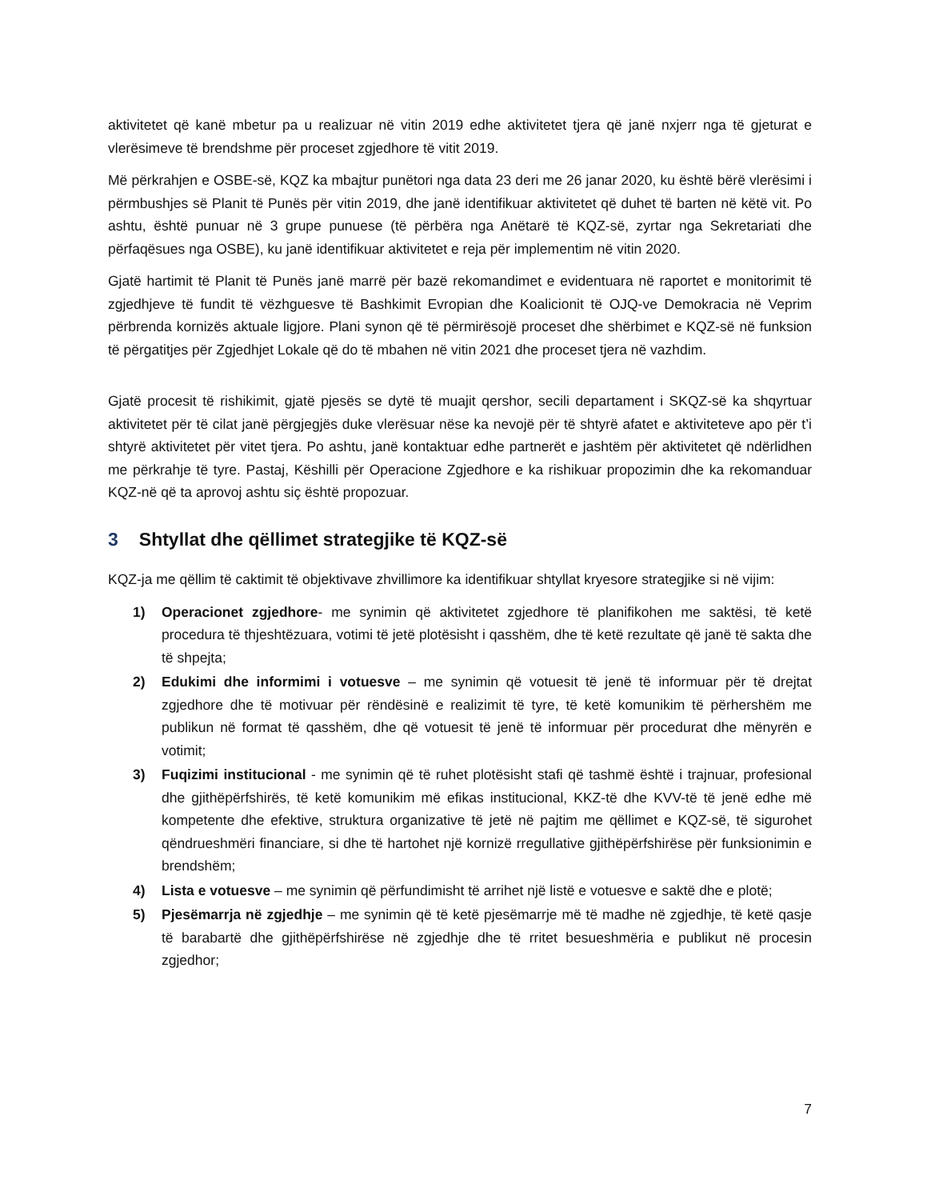aktivitetet që kanë mbetur pa u realizuar në vitin 2019 edhe aktivitetet tjera që janë nxjerr nga të gjeturat e vlerësimeve të brendshme për proceset zgjedhore të vitit 2019.
Më përkrahjen e OSBE-së, KQZ ka mbajtur punëtori nga data 23 deri me 26 janar 2020, ku është bërë vlerësimi i përmbushjes së Planit të Punës për vitin 2019, dhe janë identifikuar aktivitetet që duhet të barten në këtë vit. Po ashtu, është punuar në 3 grupe punuese (të përbëra nga Anëtarë të KQZ-së, zyrtar nga Sekretariati dhe përfaqësues nga OSBE), ku janë identifikuar aktivitetet e reja për implementim në vitin 2020.
Gjatë hartimit të Planit të Punës janë marrë për bazë rekomandimet e evidentuara në raportet e monitorimit të zgjedhjeve të fundit të vëzhguesve të Bashkimit Evropian dhe Koalicionit të OJQ-ve Demokracia në Veprim përbrenda kornizës aktuale ligjore. Plani synon që të përmirësojë proceset dhe shërbimet e KQZ-së në funksion të përgatitjes për Zgjedhjet Lokale që do të mbahen në vitin 2021 dhe proceset tjera në vazhdim.
Gjatë procesit të rishikimit, gjatë pjesës se dytë të muajit qershor, secili departament i SKQZ-së ka shqyrtuar aktivitetet për të cilat janë përgjegjës duke vlerësuar nëse ka nevojë për të shtyrë afatet e aktiviteteve apo për t’i shtyrë aktivitetet për vitet tjera. Po ashtu, janë kontaktuar edhe partnerët e jashtëm për aktivitetet që ndërlidhen me përkrahje të tyre. Pastaj, Këshilli për Operacione Zgjedhore e ka rishikuar propozimin dhe ka rekomanduar KQZ-në që ta aprovoj ashtu siç është propozuar.
3 Shtyllat dhe qëllimet strategjike të KQZ-së
KQZ-ja me qëllim të caktimit të objektivave zhvillimore ka identifikuar shtyllat kryesore strategjike si në vijim:
1) Operacionet zgjedhore- me synimin që aktivitetet zgjedhore të planifikohen me saktësi, të ketë procedura të thjeshtëzuara, votimi të jetë plotësisht i qasshëm, dhe të ketë rezultate që janë të sakta dhe të shpejta;
2) Edukimi dhe informimi i votuesve – me synimin që votuesit të jenë të informuar për të drejtat zgjedhore dhe të motivuar për rëndësinë e realizimit të tyre, të ketë komunikim të përhershëm me publikun në format të qasshëm, dhe që votuesit të jenë të informuar për procedurat dhe mënyrën e votimit;
3) Fuqizimi institucional - me synimin që të ruhet plotësisht stafi që tashmë është i trajnuar, profesional dhe gjithëpërfshirës, të ketë komunikim më efikas institucional, KKZ-të dhe KVV-të të jenë edhe më kompetente dhe efektive, struktura organizative të jetë në pajtim me qëllimet e KQZ-së, të sigurohet qëndrueshmëri financiare, si dhe të hartohet një kornizë rregullative gjithëpërfshirëse për funksionimin e brendshëm;
4) Lista e votuesve – me synimin që përfundimisht të arrihet një listë e votuesve e saktë dhe e plotë;
5) Pjesëmarrja në zgjedhje – me synimin që të ketë pjesëmarrje më të madhe në zgjedhje, të ketë qasje të barabartë dhe gjithëpërfshirëse në zgjedhje dhe të rritet besueshmëria e publikut në procesin zgjedhor;
7